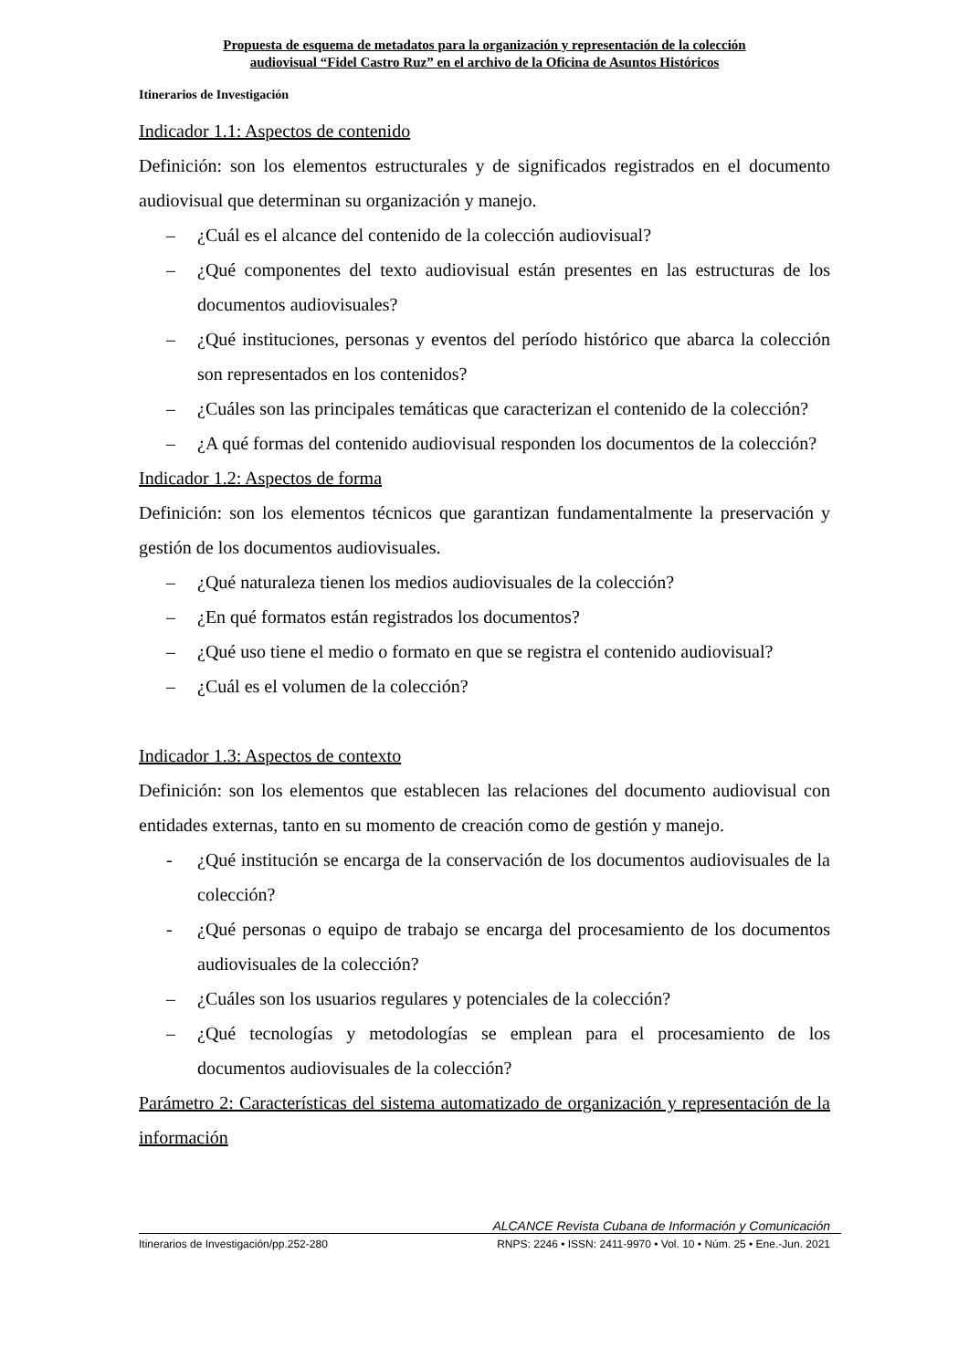Propuesta de esquema de metadatos para la organización y representación de la colección
audiovisual “Fidel Castro Ruz” en el archivo de la Oficina de Asuntos Históricos
Itinerarios de Investigación
Indicador 1.1: Aspectos de contenido
Definición: son los elementos estructurales y de significados registrados en el documento audiovisual que determinan su organización y manejo.
– ¿Cuál es el alcance del contenido de la colección audiovisual?
– ¿Qué componentes del texto audiovisual están presentes en las estructuras de los documentos audiovisuales?
– ¿Qué instituciones, personas y eventos del período histórico que abarca la colección son representados en los contenidos?
– ¿Cuáles son las principales temáticas que caracterizan el contenido de la colección?
– ¿A qué formas del contenido audiovisual responden los documentos de la colección?
Indicador 1.2: Aspectos de forma
Definición: son los elementos técnicos que garantizan fundamentalmente la preservación y gestión de los documentos audiovisuales.
– ¿Qué naturaleza tienen los medios audiovisuales de la colección?
– ¿En qué formatos están registrados los documentos?
– ¿Qué uso tiene el medio o formato en que se registra el contenido audiovisual?
– ¿Cuál es el volumen de la colección?
Indicador 1.3: Aspectos de contexto
Definición: son los elementos que establecen las relaciones del documento audiovisual con entidades externas, tanto en su momento de creación como de gestión y manejo.
- ¿Qué institución se encarga de la conservación de los documentos audiovisuales de la colección?
- ¿Qué personas o equipo de trabajo se encarga del procesamiento de los documentos audiovisuales de la colección?
– ¿Cuáles son los usuarios regulares y potenciales de la colección?
– ¿Qué tecnologías y metodologías se emplean para el procesamiento de los documentos audiovisuales de la colección?
Parámetro 2: Características del sistema automatizado de organización y representación de la información
ALCANCE Revista Cubana de Información y Comunicación
Itinerarios de Investigación/pp.252-280 RNPS: 2246 • ISSN: 2411-9970 • Vol. 10 • Núm. 25 • Ene.-Jun. 2021